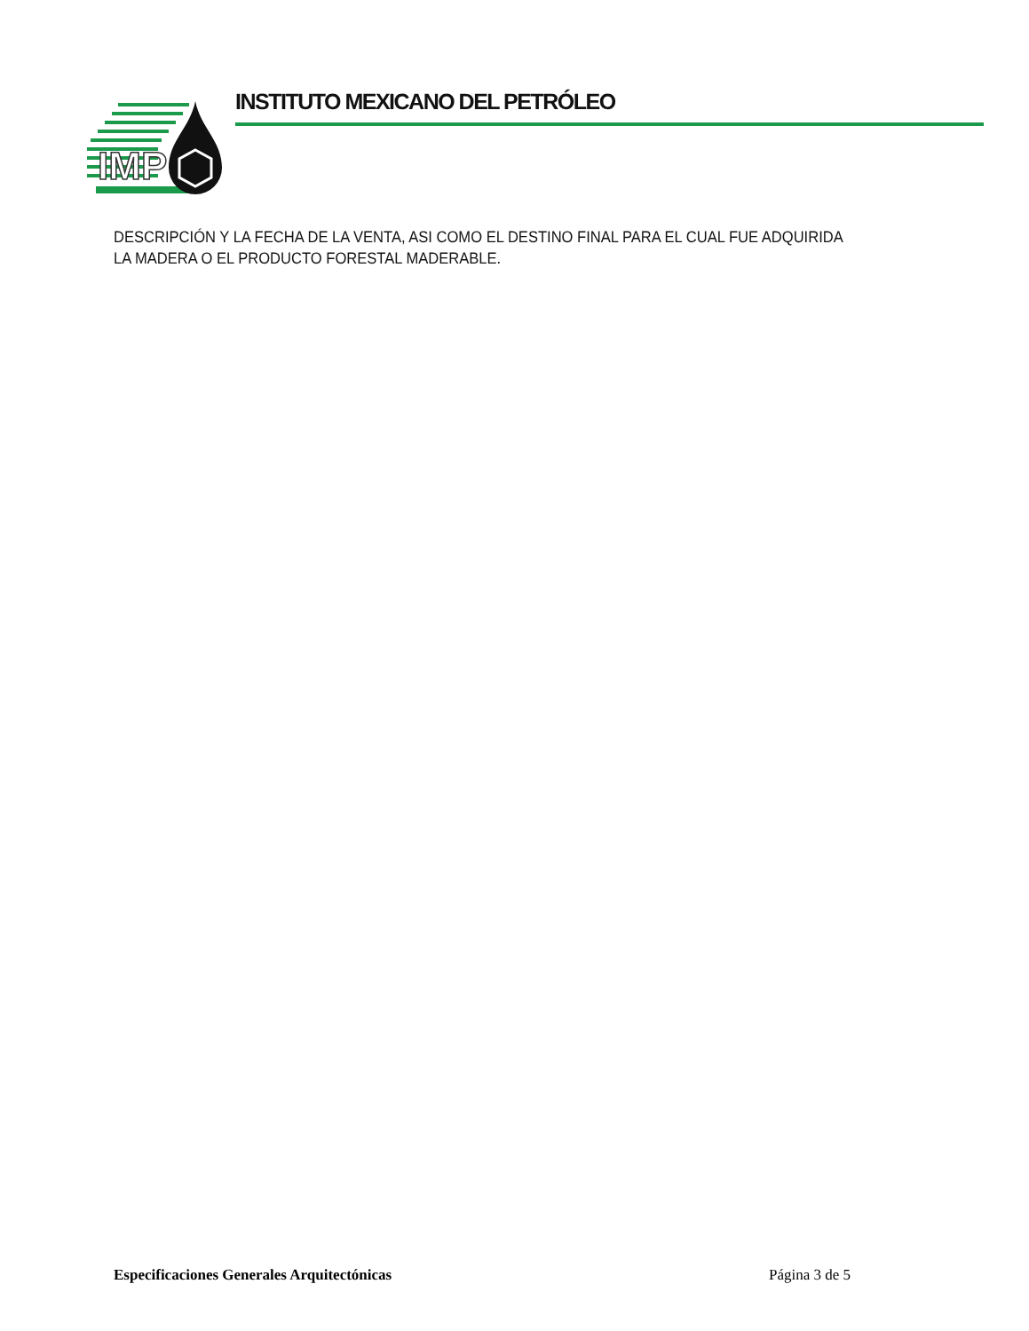IMP
INSTITUTO MEXICANO DEL PETRÓLEO
DESCRIPCIÓN Y LA FECHA DE LA VENTA, ASI COMO EL DESTINO FINAL PARA EL CUAL FUE ADQUIRIDA LA MADERA O EL PRODUCTO FORESTAL MADERABLE.
Especificaciones Generales Arquitectónicas Página 3 de 5